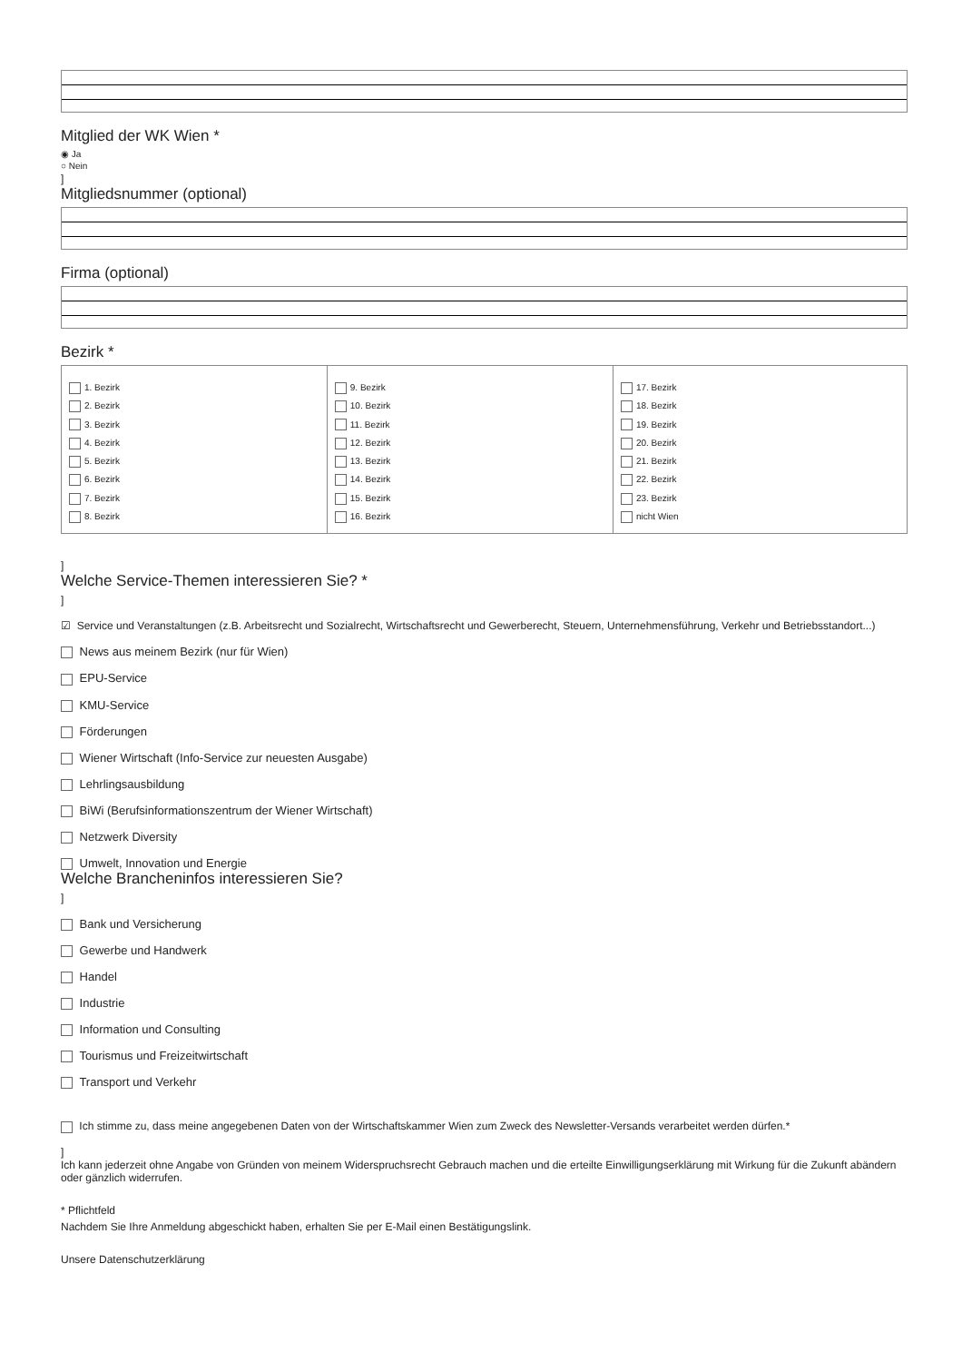Mitglied der WK Wien *
◉ Ja
○ Nein
]
Mitgliedsnummer (optional)
Firma (optional)
Bezirk *
| 1. Bezirk 2. Bezirk 3. Bezirk 4. Bezirk 5. Bezirk 6. Bezirk 7. Bezirk 8. Bezirk | 9. Bezirk 10. Bezirk 11. Bezirk 12. Bezirk 13. Bezirk 14. Bezirk 15. Bezirk 16. Bezirk | 17. Bezirk 18. Bezirk 19. Bezirk 20. Bezirk 21. Bezirk 22. Bezirk 23. Bezirk nicht Wien |
]
Welche Service-Themen interessieren Sie? *
]
☑ Service und Veranstaltungen (z.B. Arbeitsrecht und Sozialrecht, Wirtschaftsrecht und Gewerberecht, Steuern, Unternehmensführung, Verkehr und Betriebsstandort...)
News aus meinem Bezirk (nur für Wien)
EPU-Service
KMU-Service
Förderungen
Wiener Wirtschaft (Info-Service zur neuesten Ausgabe)
Lehrlingsausbildung
BiWi (Berufsinformationszentrum der Wiener Wirtschaft)
Netzwerk Diversity
Umwelt, Innovation und Energie
Welche Brancheninfos interessieren Sie?
]
Bank und Versicherung
Gewerbe und Handwerk
Handel
Industrie
Information und Consulting
Tourismus und Freizeitwirtschaft
Transport und Verkehr
Ich stimme zu, dass meine angegebenen Daten von der Wirtschaftskammer Wien zum Zweck des Newsletter-Versands verarbeitet werden dürfen.*
]
Ich kann jederzeit ohne Angabe von Gründen von meinem Widerspruchsrecht Gebrauch machen und die erteilte Einwilligungserklärung mit Wirkung für die Zukunft abändern oder gänzlich widerrufen.
* Pflichtfeld
Nachdem Sie Ihre Anmeldung abgeschickt haben, erhalten Sie per E-Mail einen Bestätigungslink.
Unsere Datenschutzerklärung